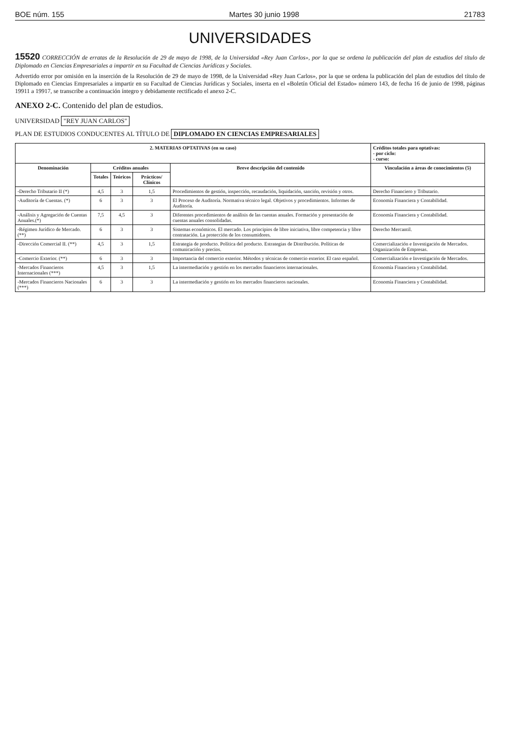BOE núm. 155 Martes 30 junio 1998 21783
UNIVERSIDADES
15520 CORRECCIÓN de erratas de la Resolución de 29 de mayo de 1998, de la Universidad «Rey Juan Carlos», por la que se ordena la publicación del plan de estudios del título de Diplomado en Ciencias Empresariales a impartir en su Facultad de Ciencias Jurídicas y Sociales.
Advertido error por omisión en la inserción de la Resolución de 29 de mayo de 1998, de la Universidad «Rey Juan Carlos», por la que se ordena la publicación del plan de estudios del título de Diplomado en Ciencias Empresariales a impartir en su Facultad de Ciencias Jurídicas y Sociales, inserta en el «Boletín Oficial del Estado» número 143, de fecha 16 de junio de 1998, páginas 19911 a 19917, se transcribe a continuación íntegro y debidamente rectificado el anexo 2-C.
ANEXO 2-C. Contenido del plan de estudios.
UNIVERSIDAD "REY JUAN CARLOS"
PLAN DE ESTUDIOS CONDUCENTES AL TÍTULO DE DIPLOMADO EN CIENCIAS EMPRESARIALES
| 2. MATERIAS OPTATIVAS (en su caso) | | | | | | Créditos totales para optativas: - por ciclo: - curso: |
| --- | --- | --- | --- | --- | --- | --- |
| Denominación | Créditos anuales | | | Breve descripción del contenido | Vinculación a áreas de conocimientos (5) | |
| | Totales | Teóricos | Prácticos/ Clínicos | | | |
| -Derecho Tributario II (*) | 4,5 | 3 | 1,5 | Procedimientos de gestión, inspección, recaudación, liquidación, sanción, revisión y otros. | Derecho Financiero y Tributario. | |
| -Auditoría de Cuentas. (*) | 6 | 3 | 3 | El Proceso de Auditoría. Normativa técnico legal. Objetivos y procedimientos. Informes de Auditoría. | Economía Financiera y Contabilidad. | |
| -Análisis y Agregación de Cuentas Anuales.(*) | 7,5 | 4,5 | 3 | Diferentes procedimientos de análisis de las cuentas anuales. Formación y presentación de cuentas anuales consolidadas. | Economía Financiera y Contabilidad. | |
| -Régimen Jurídico de Mercado. (**) | 6 | 3 | 3 | Sistemas económicos. El mercado. Los principios de libre iniciativa, libre competencia y libre contratación. La protección de los consumidores. | Derecho Mercantil. | |
| -Dirección Comercial II. (**) | 4,5 | 3 | 1,5 | Estrategia de producto. Política del producto. Estrategias de Distribución. Políticas de comunicación y precios. | Comercialización e Investigación de Mercados. Organización de Empresas. | |
| -Comercio Exterior. (**) | 6 | 3 | 3 | Importancia del comercio exterior. Métodos y técnicas de comercio exterior. El caso español. | Comercialización e Investigación de Mercados. | |
| -Mercados Financieros Internacionales (***) | 4,5 | 3 | 1,5 | La intermediación y gestión en los mercados financieros internacionales. | Economía Financiera y Contabilidad. | |
| -Mercados Financieros Nacionales (***) | 6 | 3 | 3 | La intermediación y gestión en los mercados financieros nacionales. | Economía Financiera y Contabilidad. | |